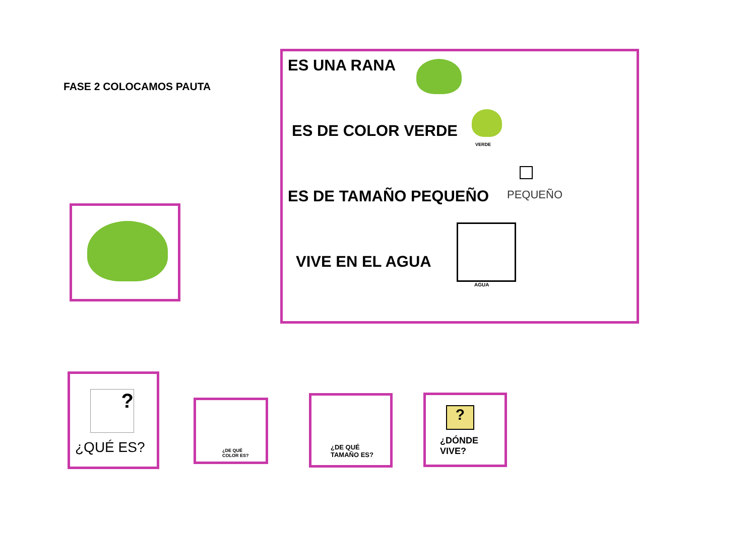FASE 2 COLOCAMOS PAUTA
ES UNA RANA
ES DE COLOR VERDE
VERDE
ES DE TAMAÑO PEQUEÑO PEQUEÑO
VIVE EN EL AGUA
AGUA
?
¿QUÉ ES?
¿DE QUÉ
COLOR ES?
¿DE QUÉ
TAMAÑO ES?
?
¿DÓNDE
VIVE?